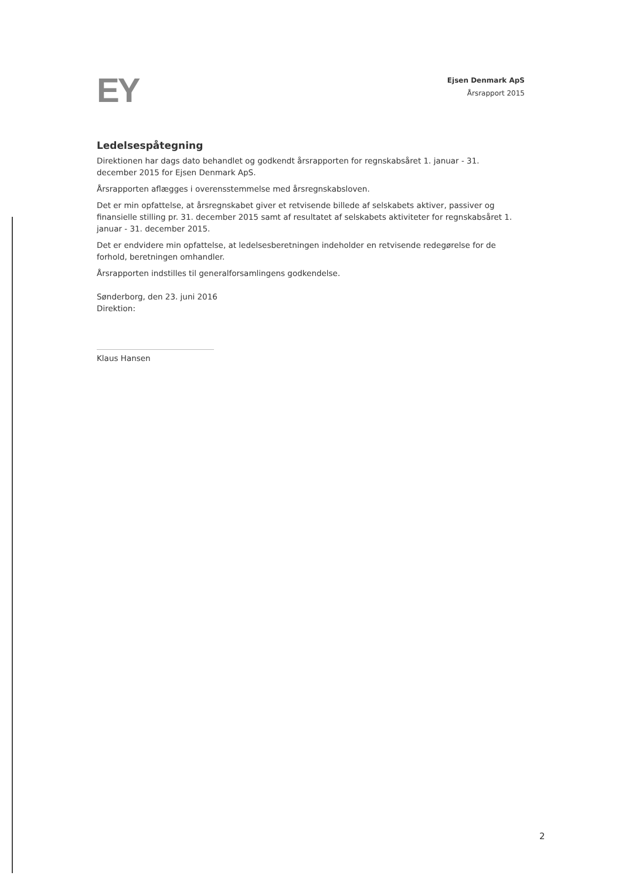EY
Ejsen Denmark ApS
Årsrapport 2015
Ledelsespåtegning
Direktionen har dags dato behandlet og godkendt årsrapporten for regnskabsåret 1. januar - 31. december 2015 for Ejsen Denmark ApS.
Årsrapporten aflægges i overensstemmelse med årsregnskabsloven.
Det er min opfattelse, at årsregnskabet giver et retvisende billede af selskabets aktiver, passiver og finansielle stilling pr. 31. december 2015 samt af resultatet af selskabets aktiviteter for regnskabsåret 1. januar - 31. december 2015.
Det er endvidere min opfattelse, at ledelsesberetningen indeholder en retvisende redegørelse for de forhold, beretningen omhandler.
Årsrapporten indstilles til generalforsamlingens godkendelse.
Sønderborg, den 23. juni 2016
Direktion:
Klaus Hansen
2